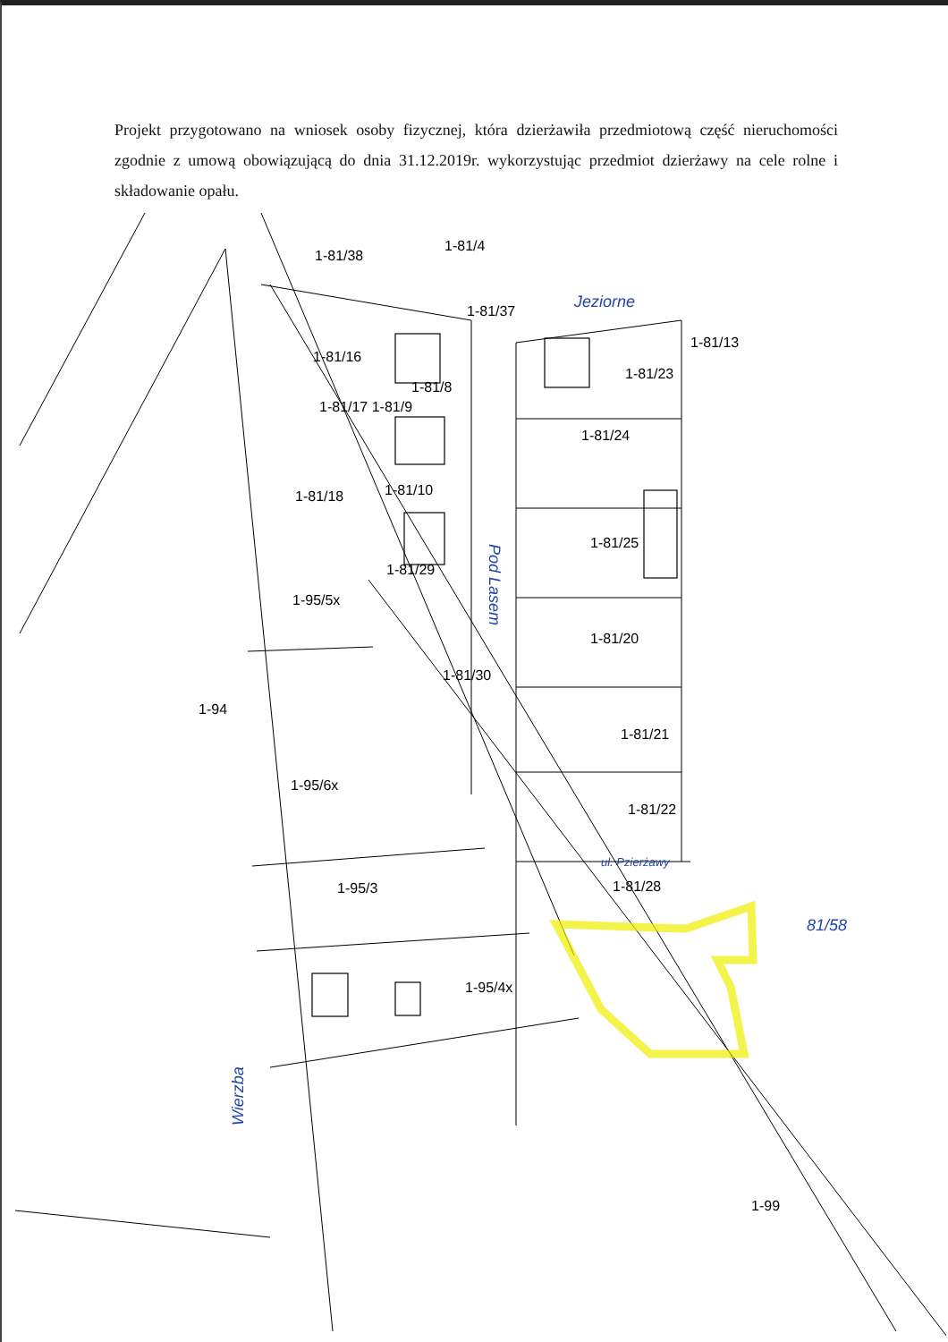Projekt przygotowano na wniosek osoby fizycznej, która dzierżawiła przedmiotową część nieruchomości zgodnie z umową obowiązującą do dnia 31.12.2019r. wykorzystując przedmiot dzierżawy na cele rolne i składowanie opału.
1-81/38
1-81/4
1-81/37
1-81/16
1-81/8
1-81/17 1-81/9
1-81/18
1-81/10
1-81/29
1-95/5x
1-81/30
1-94
1-95/6x
1-95/3
1-95/4x
1-81/13
1-81/23
1-81/24
1-81/25
1-81/20
1-81/21
1-81/22
1-81/28
1-99
Jeziorne
81/58
ul. Pzierżawy
Pod Lasem
Wierzba